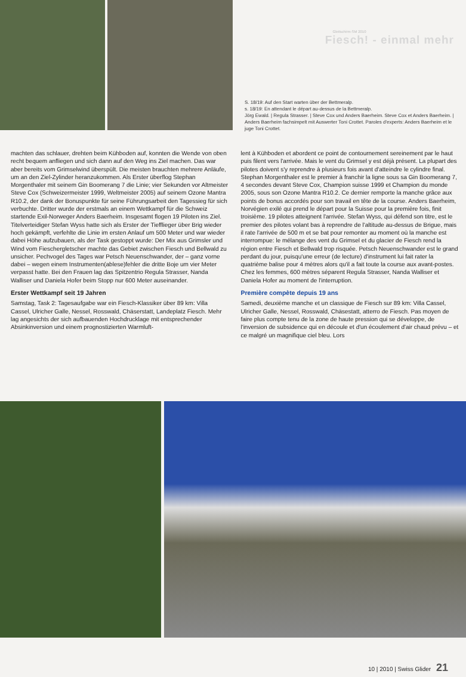Gleitschirm-SM 2010
Fiesch! - einmal mehr
S. 18/19: Auf den Start warten über der Bettmeralp.
s. 18/19: En attendant le départ au-dessus de la Bettmeralp.
Jörg Ewald. | Regula Strasser. | Steve Cox und Anders Baerheim. Steve Cox et Anders Baerheim. | Anders Baerheim fachsimpelt mit Auswerter Toni Crottet. Paroles d'experts: Anders Baerheim et le juge Toni Crottet.
machten das schlauer, drehten beim Kühboden auf, konnten die Wende von oben recht bequem anfliegen und sich dann auf den Weg ins Ziel machen. Das war aber bereits vom Grimselwind überspült. Die meisten brauchten mehrere Anläufe, um an den Ziel-Zylinder heranzukommen. Als Erster überflog Stephan Morgenthaler mit seinem Gin Boomerang 7 die Linie; vier Sekunden vor Altmeister Steve Cox (Schweizermeister 1999, Weltmeister 2005) auf seinem Ozone Mantra R10.2, der dank der Bonuspunkte für seine Führungsarbeit den Tagessieg für sich verbuchte. Dritter wurde der erstmals an einem Wettkampf für die Schweiz startende Exil-Norweger Anders Baerheim. Insgesamt flogen 19 Piloten ins Ziel. Titelverteidiger Stefan Wyss hatte sich als Erster der Tiefflieger über Brig wieder hoch gekämpft, verfehlte die Linie im ersten Anlauf um 500 Meter und war wieder dabei Höhe aufzubauen, als der Task gestoppt wurde: Der Mix aus Grimsler und Wind vom Fieschergletscher machte das Gebiet zwischen Fiesch und Bellwald zu unsicher. Pechvogel des Tages war Petsch Neuenschwander, der – ganz vorne dabei – wegen einem Instrumenten(ablese)fehler die dritte Boje um vier Meter verpasst hatte. Bei den Frauen lag das Spitzentrio Regula Strasser, Nanda Walliser und Daniela Hofer beim Stopp nur 600 Meter auseinander.
Erster Wettkampf seit 19 Jahren
Samstag, Task 2: Tagesaufgabe war ein Fiesch-Klassiker über 89 km: Villa Cassel, Ulricher Galle, Nessel, Rosswald, Chäserstatt, Landeplatz Fiesch. Mehr lag angesichts der sich aufbauenden Hochdrucklage mit entsprechender Absinkinversion und einem prognostizierten Warmluft-
lent à Kühboden et abordent ce point de contournement sereinement par le haut puis filent vers l'arrivée. Mais le vent du Grimsel y est déjà présent. La plupart des pilotes doivent s'y reprendre à plusieurs fois avant d'atteindre le cylindre final. Stephan Morgenthaler est le premier à franchir la ligne sous sa Gin Boomerang 7, 4 secondes devant Steve Cox, Champion suisse 1999 et Champion du monde 2005, sous son Ozone Mantra R10.2. Ce dernier remporte la manche grâce aux points de bonus accordés pour son travail en tête de la course. Anders Baerheim, Norvégien exilé qui prend le départ pour la Suisse pour la première fois, finit troisième. 19 pilotes atteignent l'arrivée. Stefan Wyss, qui défend son titre, est le premier des pilotes volant bas à reprendre de l'altitude au-dessus de Brigue, mais il rate l'arrivée de 500 m et se bat pour remonter au moment où la manche est interrompue: le mélange des vent du Grimsel et du glacier de Fiesch rend la région entre Fiesch et Bellwald trop risquée. Petsch Neuenschwander est le grand perdant du jour, puisqu'une erreur (de lecture) d'instrument lui fait rater la quatrième balise pour 4 mètres alors qu'il a fait toute la course aux avant-postes. Chez les femmes, 600 mètres séparent Regula Strasser, Nanda Walliser et Daniela Hofer au moment de l'interruption.
Première compète depuis 19 ans
Samedi, deuxième manche et un classique de Fiesch sur 89 km: Villa Cassel, Ulricher Galle, Nessel, Rosswald, Chäsestatt, atterro de Fiesch. Pas moyen de faire plus compte tenu de la zone de haute pression qui se développe, de l'inversion de subsidence qui en découle et d'un écoulement d'air chaud prévu – et ce malgré un magnifique ciel bleu. Lors
10 | 2010 | Swiss Glider 21